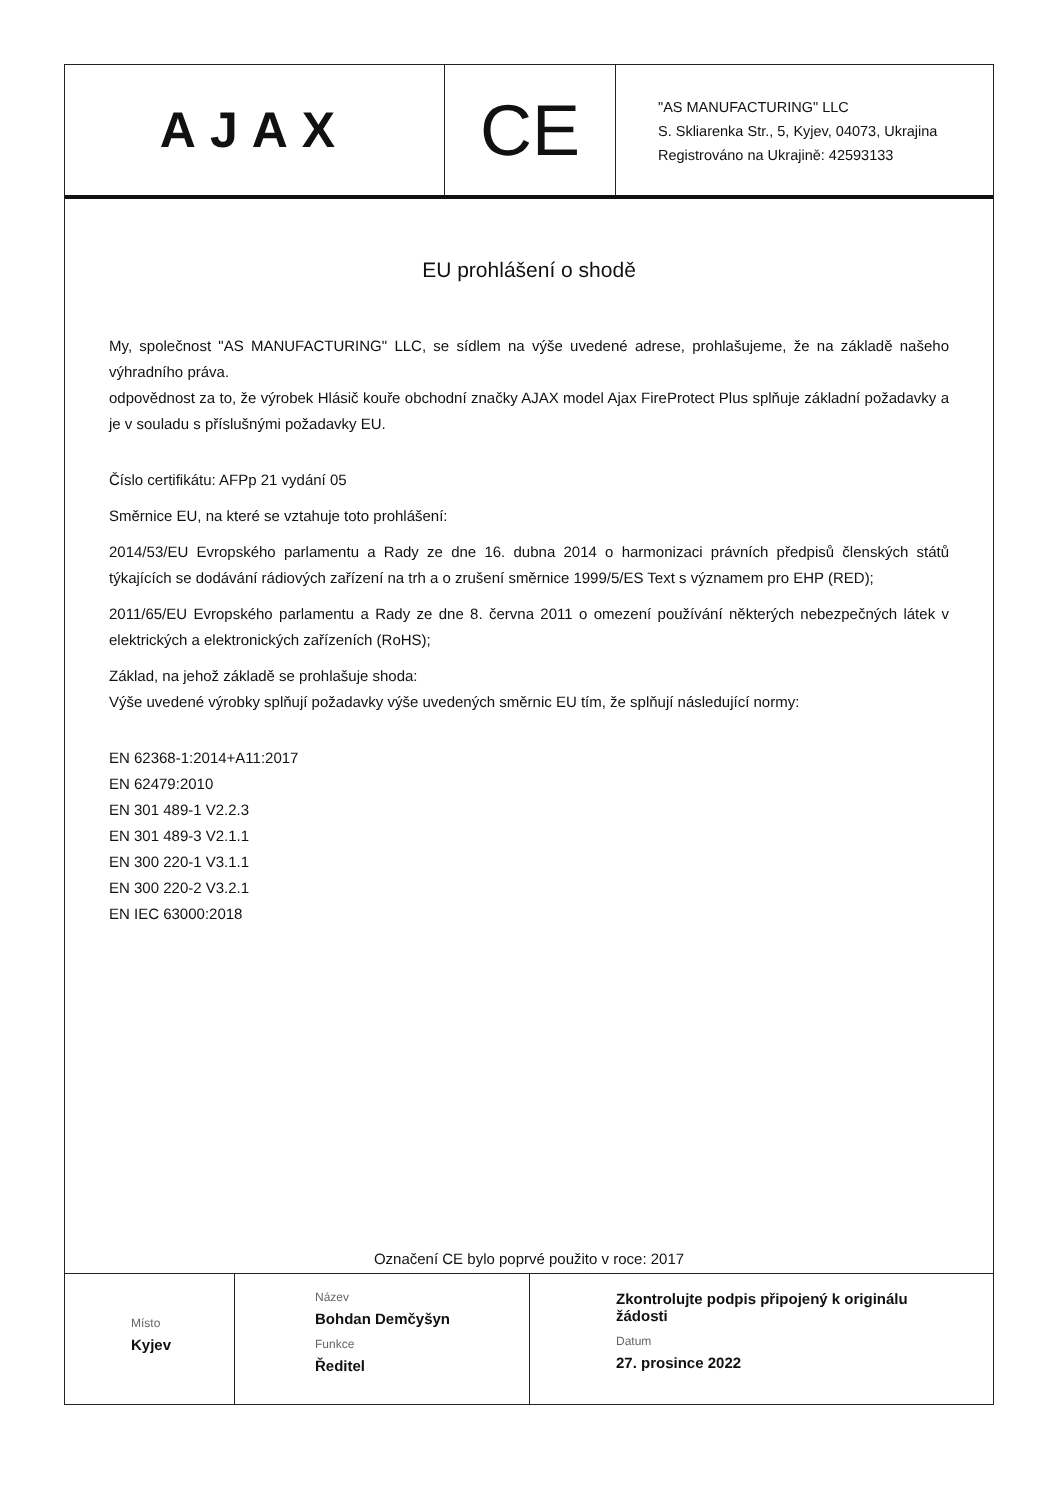AJAX
CE
"AS MANUFACTURING" LLC
S. Skliarenka Str., 5, Kyjev, 04073, Ukrajina
Registrováno na Ukrajině: 42593133
EU prohlášení o shodě
My, společnost "AS MANUFACTURING" LLC, se sídlem na výše uvedené adrese, prohlašujeme, že na základě našeho výhradního práva.
odpovědnost za to, že výrobek Hlásič kouře obchodní značky AJAX model Ajax FireProtect Plus splňuje základní požadavky a je v souladu s příslušnými požadavky EU.
Číslo certifikátu: AFPp 21 vydání 05
Směrnice EU, na které se vztahuje toto prohlášení:
2014/53/EU Evropského parlamentu a Rady ze dne 16. dubna 2014 o harmonizaci právních předpisů členských států týkajících se dodávání rádiových zařízení na trh a o zrušení směrnice 1999/5/ES Text s významem pro EHP (RED);
2011/65/EU Evropského parlamentu a Rady ze dne 8. června 2011 o omezení používání některých nebezpečných látek v elektrických a elektronických zařízeních (RoHS);
Základ, na jehož základě se prohlašuje shoda:
Výše uvedené výrobky splňují požadavky výše uvedených směrnic EU tím, že splňují následující normy:
EN 62368-1:2014+A11:2017
EN 62479:2010
EN 301 489-1 V2.2.3
EN 301 489-3 V2.1.1
EN 300 220-1 V3.1.1
EN 300 220-2 V3.2.1
EN IEC 63000:2018
Označení CE bylo poprvé použito v roce: 2017
Místo
Kyjev
Název
Bohdan Demčyšyn
Funkce
Ředitel
Zkontrolujte podpis připojený k originálu
žádosti
Datum
27. prosince 2022